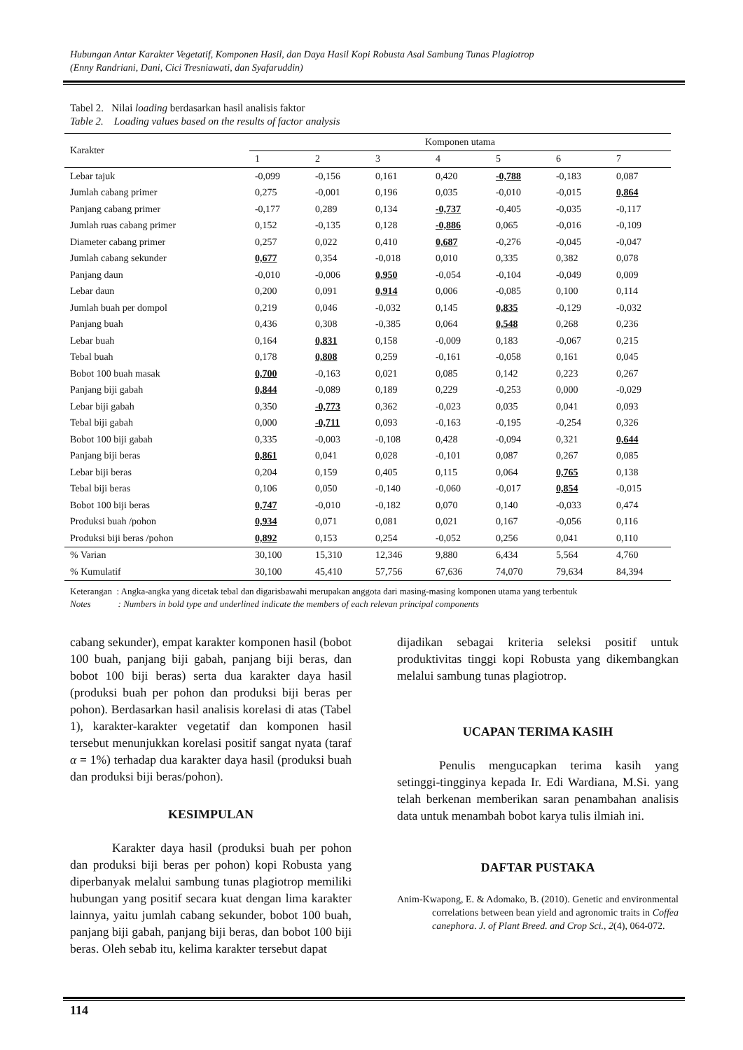Hubungan Antar Karakter Vegetatif, Komponen Hasil, dan Daya Hasil Kopi Robusta Asal Sambung Tunas Plagiotrop
(Enny Randriani, Dani, Cici Tresniawati, dan Syafaruddin)
Tabel 2. Nilai loading berdasarkan hasil analisis faktor
Table 2. Loading values based on the results of factor analysis
| Karakter | Komponen utama | | | | | | |
| --- | --- | --- | --- | --- | --- | --- | --- |
| | 1 | 2 | 3 | 4 | 5 | 6 | 7 |
| Lebar tajuk | -0,099 | -0,156 | 0,161 | 0,420 | -0,788 | -0,183 | 0,087 |
| Jumlah cabang primer | 0,275 | -0,001 | 0,196 | 0,035 | -0,010 | -0,015 | 0,864 |
| Panjang cabang primer | -0,177 | 0,289 | 0,134 | -0,737 | -0,405 | -0,035 | -0,117 |
| Jumlah ruas cabang primer | 0,152 | -0,135 | 0,128 | -0,886 | 0,065 | -0,016 | -0,109 |
| Diameter cabang primer | 0,257 | 0,022 | 0,410 | 0,687 | -0,276 | -0,045 | -0,047 |
| Jumlah cabang sekunder | 0,677 | 0,354 | -0,018 | 0,010 | 0,335 | 0,382 | 0,078 |
| Panjang daun | -0,010 | -0,006 | 0,950 | -0,054 | -0,104 | -0,049 | 0,009 |
| Lebar daun | 0,200 | 0,091 | 0,914 | 0,006 | -0,085 | 0,100 | 0,114 |
| Jumlah buah per dompol | 0,219 | 0,046 | -0,032 | 0,145 | 0,835 | -0,129 | -0,032 |
| Panjang buah | 0,436 | 0,308 | -0,385 | 0,064 | 0,548 | 0,268 | 0,236 |
| Lebar buah | 0,164 | 0,831 | 0,158 | -0,009 | 0,183 | -0,067 | 0,215 |
| Tebal buah | 0,178 | 0,808 | 0,259 | -0,161 | -0,058 | 0,161 | 0,045 |
| Bobot 100 buah masak | 0,700 | -0,163 | 0,021 | 0,085 | 0,142 | 0,223 | 0,267 |
| Panjang biji gabah | 0,844 | -0,089 | 0,189 | 0,229 | -0,253 | 0,000 | -0,029 |
| Lebar biji gabah | 0,350 | -0,773 | 0,362 | -0,023 | 0,035 | 0,041 | 0,093 |
| Tebal biji gabah | 0,000 | -0,711 | 0,093 | -0,163 | -0,195 | -0,254 | 0,326 |
| Bobot 100 biji gabah | 0,335 | -0,003 | -0,108 | 0,428 | -0,094 | 0,321 | 0,644 |
| Panjang biji beras | 0,861 | 0,041 | 0,028 | -0,101 | 0,087 | 0,267 | 0,085 |
| Lebar biji beras | 0,204 | 0,159 | 0,405 | 0,115 | 0,064 | 0,765 | 0,138 |
| Tebal biji beras | 0,106 | 0,050 | -0,140 | -0,060 | -0,017 | 0,854 | -0,015 |
| Bobot 100 biji beras | 0,747 | -0,010 | -0,182 | 0,070 | 0,140 | -0,033 | 0,474 |
| Produksi buah /pohon | 0,934 | 0,071 | 0,081 | 0,021 | 0,167 | -0,056 | 0,116 |
| Produksi biji beras /pohon | 0,892 | 0,153 | 0,254 | -0,052 | 0,256 | 0,041 | 0,110 |
| % Varian | 30,100 | 15,310 | 12,346 | 9,880 | 6,434 | 5,564 | 4,760 |
| % Kumulatif | 30,100 | 45,410 | 57,756 | 67,636 | 74,070 | 79,634 | 84,394 |
Keterangan : Angka-angka yang dicetak tebal dan digarisbawahi merupakan anggota dari masing-masing komponen utama yang terbentuk
Notes : Numbers in bold type and underlined indicate the members of each relevan principal components
cabang sekunder), empat karakter komponen hasil (bobot 100 buah, panjang biji gabah, panjang biji beras, dan bobot 100 biji beras) serta dua karakter daya hasil (produksi buah per pohon dan produksi biji beras per pohon). Berdasarkan hasil analisis korelasi di atas (Tabel 1), karakter-karakter vegetatif dan komponen hasil tersebut menunjukkan korelasi positif sangat nyata (taraf α = 1%) terhadap dua karakter daya hasil (produksi buah dan produksi biji beras/pohon).
KESIMPULAN
Karakter daya hasil (produksi buah per pohon dan produksi biji beras per pohon) kopi Robusta yang diperbanyak melalui sambung tunas plagiotrop memiliki hubungan yang positif secara kuat dengan lima karakter lainnya, yaitu jumlah cabang sekunder, bobot 100 buah, panjang biji gabah, panjang biji beras, dan bobot 100 biji beras. Oleh sebab itu, kelima karakter tersebut dapat
dijadikan sebagai kriteria seleksi positif untuk produktivitas tinggi kopi Robusta yang dikembangkan melalui sambung tunas plagiotrop.
UCAPAN TERIMA KASIH
Penulis mengucapkan terima kasih yang setinggi-tingginya kepada Ir. Edi Wardiana, M.Si. yang telah berkenan memberikan saran penambahan analisis data untuk menambah bobot karya tulis ilmiah ini.
DAFTAR PUSTAKA
Anim-Kwapong, E. & Adomako, B. (2010). Genetic and environmental correlations between bean yield and agronomic traits in Coffea canephora. J. of Plant Breed. and Crop Sci., 2(4), 064-072.
114